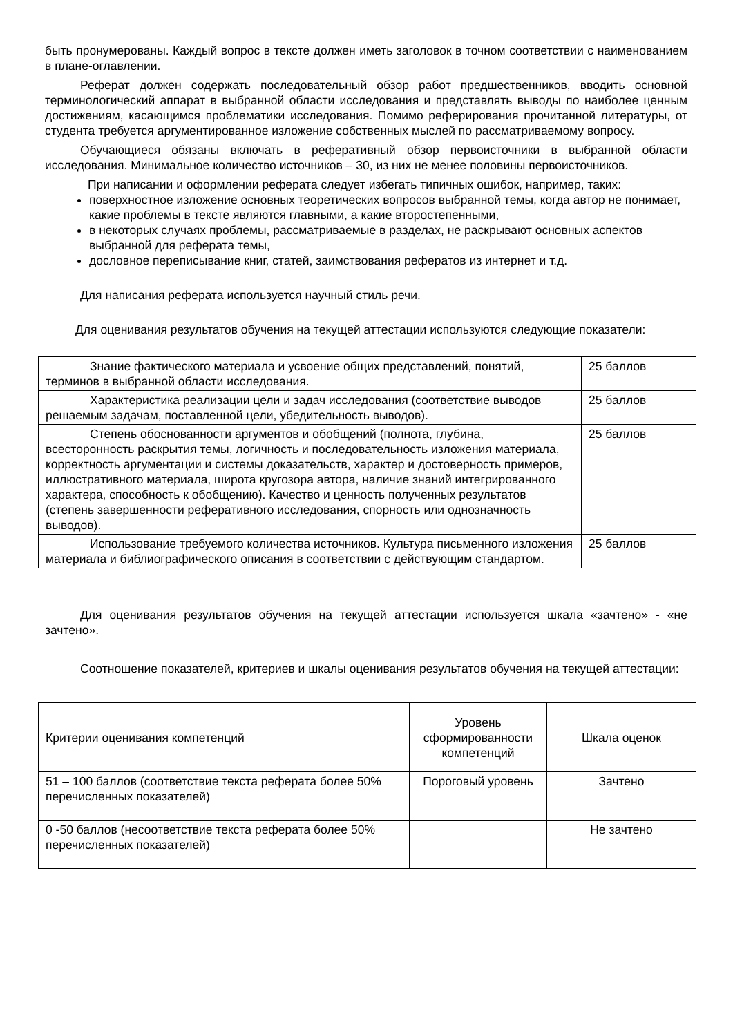быть пронумерованы. Каждый вопрос в тексте должен иметь заголовок в точном соответствии с наименованием в плане-оглавлении.
Реферат должен содержать последовательный обзор работ предшественников, вводить основной терминологический аппарат в выбранной области исследования и представлять выводы по наиболее ценным достижениям, касающимся проблематики исследования. Помимо реферирования прочитанной литературы, от студента требуется аргументированное изложение собственных мыслей по рассматриваемому вопросу.
Обучающиеся обязаны включать в реферативный обзор первоисточники в выбранной области исследования. Минимальное количество источников – 30, из них не менее половины первоисточников.
При написании и оформлении реферата следует избегать типичных ошибок, например, таких:
поверхностное изложение основных теоретических вопросов выбранной темы, когда автор не понимает, какие проблемы в тексте являются главными, а какие второстепенными,
в некоторых случаях проблемы, рассматриваемые в разделах, не раскрывают основных аспектов выбранной для реферата темы,
дословное переписывание книг, статей, заимствования рефератов из интернет и т.д.
Для написания реферата используется научный стиль речи.
Для оценивания результатов обучения на текущей аттестации используются следующие показатели:
| Знание фактического материала и усвоение общих представлений, понятий, терминов в выбранной области исследования. | 25 баллов |
| Характеристика реализации цели и задач исследования (соответствие выводов решаемым задачам, поставленной цели, убедительность выводов). | 25 баллов |
| Степень обоснованности аргументов и обобщений (полнота, глубина, всесторонность раскрытия темы, логичность и последовательность изложения материала, корректность аргументации и системы доказательств, характер и достоверность примеров, иллюстративного материала, широта кругозора автора, наличие знаний интегрированного характера, способность к обобщению). Качество и ценность полученных результатов (степень завершенности реферативного исследования, спорность или однозначность выводов). | 25 баллов |
| Использование требуемого количества источников. Культура письменного изложения материала и библиографического описания в соответствии с действующим стандартом. | 25 баллов |
Для оценивания результатов обучения на текущей аттестации используется шкала «зачтено» - «не зачтено».
Соотношение показателей, критериев и шкалы оценивания результатов обучения на текущей аттестации:
| Критерии оценивания компетенций | Уровень сформированности компетенций | Шкала оценок |
| 51 – 100 баллов (соответствие текста реферата более 50% перечисленных показателей) | Пороговый уровень | Зачтено |
| 0 -50 баллов (несоответствие текста реферата более 50% перечисленных показателей) | | Не зачтено |